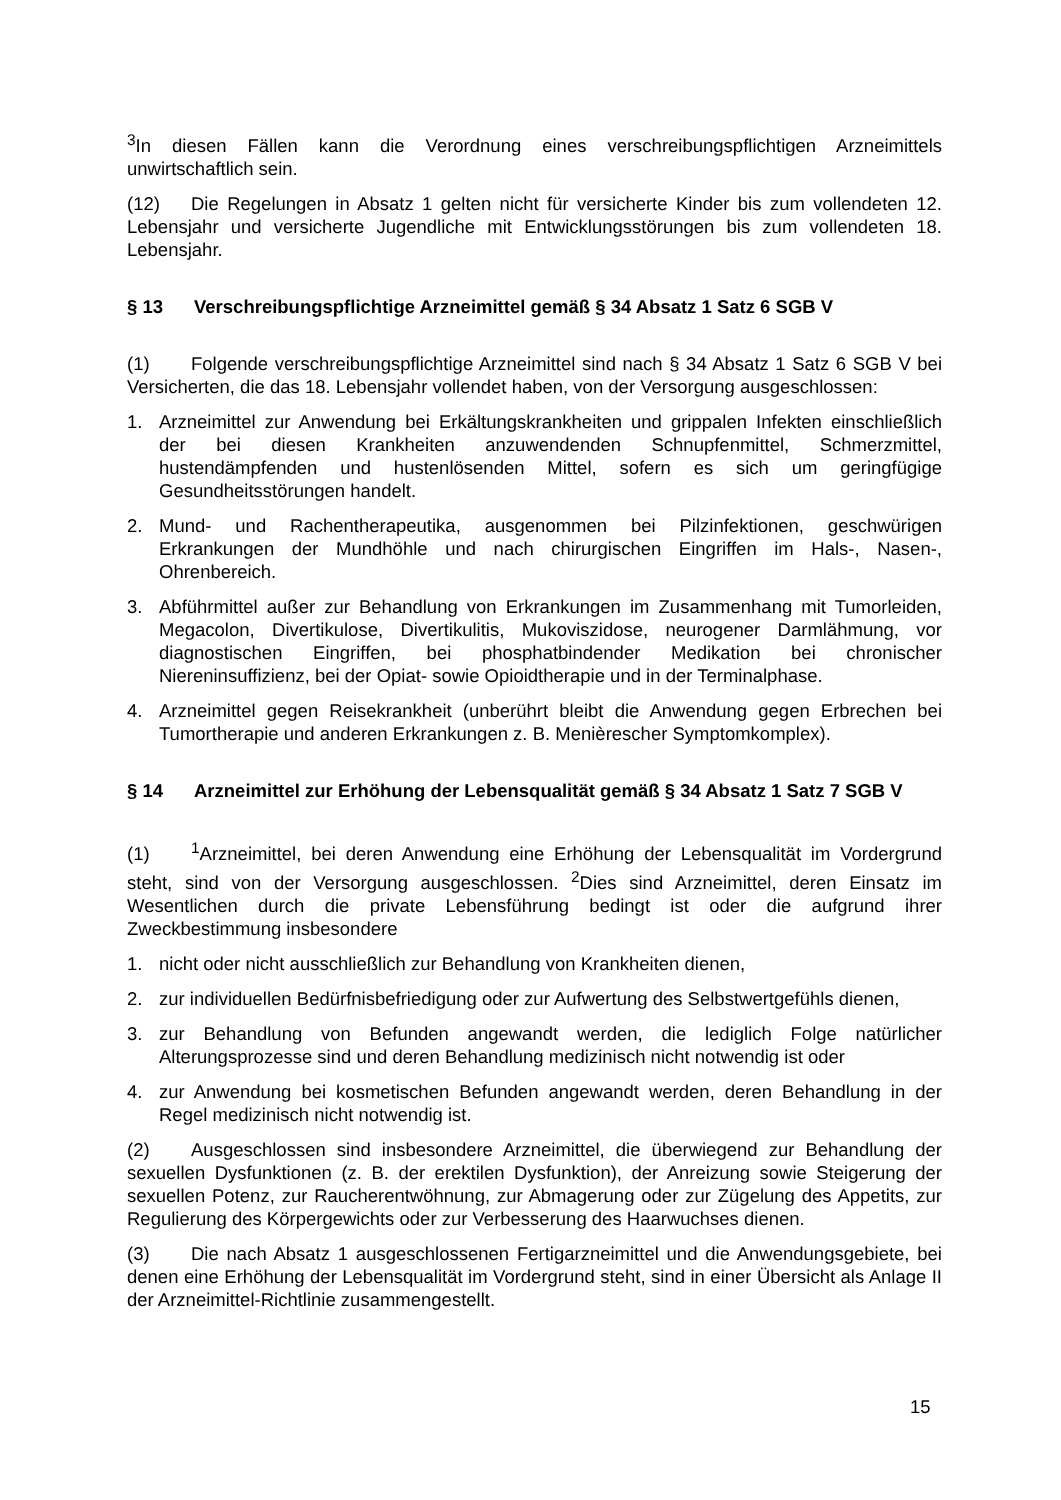<sup>3</sup> In diesen Fällen kann die Verordnung eines verschreibungspflichtigen Arzneimittels unwirtschaftlich sein.
(12) Die Regelungen in Absatz 1 gelten nicht für versicherte Kinder bis zum vollendeten 12. Lebensjahr und versicherte Jugendliche mit Entwicklungsstörungen bis zum vollendeten 18. Lebensjahr.
§ 13 Verschreibungspflichtige Arzneimittel gemäß § 34 Absatz 1 Satz 6 SGB V
(1) Folgende verschreibungspflichtige Arzneimittel sind nach § 34 Absatz 1 Satz 6 SGB V bei Versicherten, die das 18. Lebensjahr vollendet haben, von der Versorgung ausgeschlossen:
1. Arzneimittel zur Anwendung bei Erkältungskrankheiten und grippalen Infekten einschließlich der bei diesen Krankheiten anzuwendenden Schnupfenmittel, Schmerzmittel, hustendämpfenden und hustenlösenden Mittel, sofern es sich um geringfügige Gesundheitsstörungen handelt.
2. Mund- und Rachentherapeutika, ausgenommen bei Pilzinfektionen, geschwürigen Erkrankungen der Mundhöhle und nach chirurgischen Eingriffen im Hals-, Nasen-, Ohrenbereich.
3. Abführmittel außer zur Behandlung von Erkrankungen im Zusammenhang mit Tumorleiden, Megacolon, Divertikulose, Divertikulitis, Mukoviszidose, neurogener Darmlähmung, vor diagnostischen Eingriffen, bei phosphatbindender Medikation bei chronischer Niereninsuffizienz, bei der Opiat- sowie Opioidtherapie und in der Terminalphase.
4. Arzneimittel gegen Reisekrankheit (unberührt bleibt die Anwendung gegen Erbrechen bei Tumortherapie und anderen Erkrankungen z. B. Menièrescher Symptomkomplex).
§ 14 Arzneimittel zur Erhöhung der Lebensqualität gemäß § 34 Absatz 1 Satz 7 SGB V
(1)<sup>1</sup>Arzneimittel, bei deren Anwendung eine Erhöhung der Lebensqualität im Vordergrund steht, sind von der Versorgung ausgeschlossen. <sup>2</sup>Dies sind Arzneimittel, deren Einsatz im Wesentlichen durch die private Lebensführung bedingt ist oder die aufgrund ihrer Zweckbestimmung insbesondere
1. nicht oder nicht ausschließlich zur Behandlung von Krankheiten dienen,
2. zur individuellen Bedürfnisbefriedigung oder zur Aufwertung des Selbstwertgefühls dienen,
3. zur Behandlung von Befunden angewandt werden, die lediglich Folge natürlicher Alterungsprozesse sind und deren Behandlung medizinisch nicht notwendig ist oder
4. zur Anwendung bei kosmetischen Befunden angewandt werden, deren Behandlung in der Regel medizinisch nicht notwendig ist.
(2) Ausgeschlossen sind insbesondere Arzneimittel, die überwiegend zur Behandlung der sexuellen Dysfunktionen (z. B. der erektilen Dysfunktion), der Anreizung sowie Steigerung der sexuellen Potenz, zur Raucherentwöhnung, zur Abmagerung oder zur Zügelung des Appetits, zur Regulierung des Körpergewichts oder zur Verbesserung des Haarwuchses dienen.
(3) Die nach Absatz 1 ausgeschlossenen Fertigarzneimittel und die Anwendungsgebiete, bei denen eine Erhöhung der Lebensqualität im Vordergrund steht, sind in einer Übersicht als Anlage II der Arzneimittel-Richtlinie zusammengestellt.
15